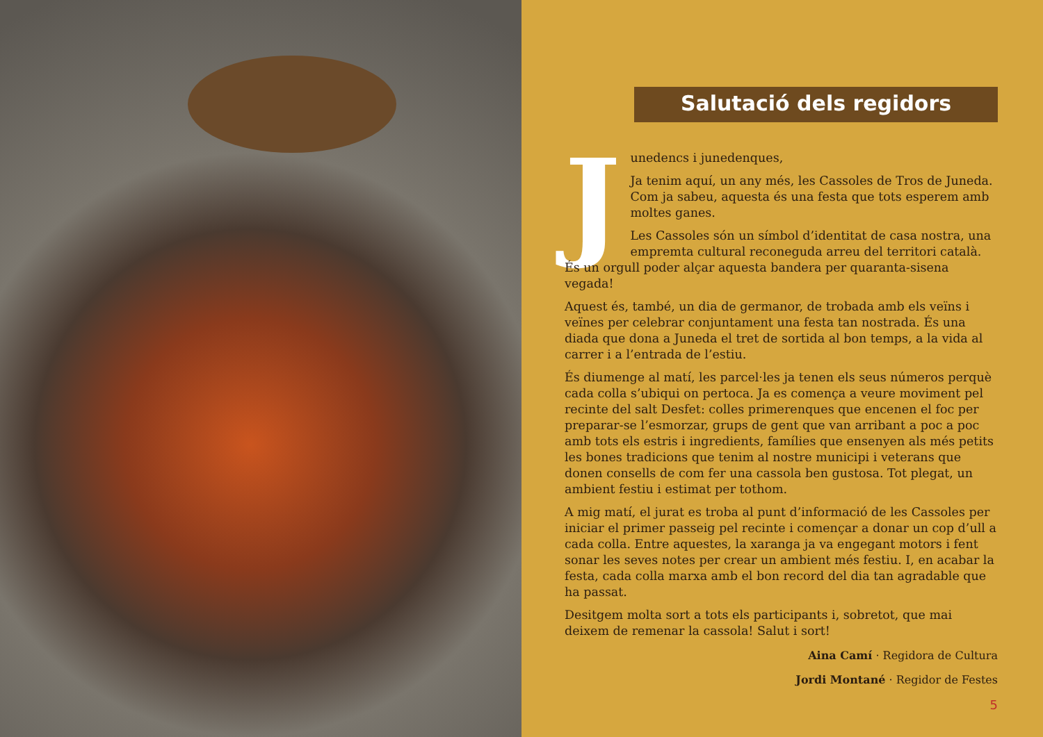Salutació dels regidors
J
unedencs i junedenques,
Ja tenim aquí, un any més, les Cassoles de Tros de Juneda. Com ja sabeu, aquesta és una festa que tots esperem amb moltes ganes.
Les Cassoles són un símbol d’identitat de casa nostra, una empremta cultural reconeguda arreu del territori català. És un orgull poder alçar aquesta bandera per quaranta-sisena vegada!
Aquest és, també, un dia de germanor, de trobada amb els veïns i veïnes per celebrar conjuntament una festa tan nostrada. És una diada que dona a Juneda el tret de sortida al bon temps, a la vida al carrer i a l’entrada de l’estiu.
És diumenge al matí, les parcel·les ja tenen els seus números perquè cada colla s’ubiqui on pertoca. Ja es comença a veure moviment pel recinte del salt Desfet: colles primerenques que encenen el foc per preparar-se l’esmorzar, grups de gent que van arribant a poc a poc amb tots els estris i ingredients, famílies que ensenyen als més petits les bones tradicions que tenim al nostre municipi i veterans que donen consells de com fer una cassola ben gustosa. Tot plegat, un ambient festiu i estimat per tothom.
A mig matí, el jurat es troba al punt d’informació de les Cassoles per iniciar el primer passeig pel recinte i començar a donar un cop d’ull a cada colla. Entre aquestes, la xaranga ja va engegant motors i fent sonar les seves notes per crear un ambient més festiu. I, en acabar la festa, cada colla marxa amb el bon record del dia tan agradable que ha passat.
Desitgem molta sort a tots els participants i, sobretot, que mai deixem de remenar la cassola! Salut i sort!
Aina Camí · Regidora de Cultura
Jordi Montané · Regidor de Festes
5